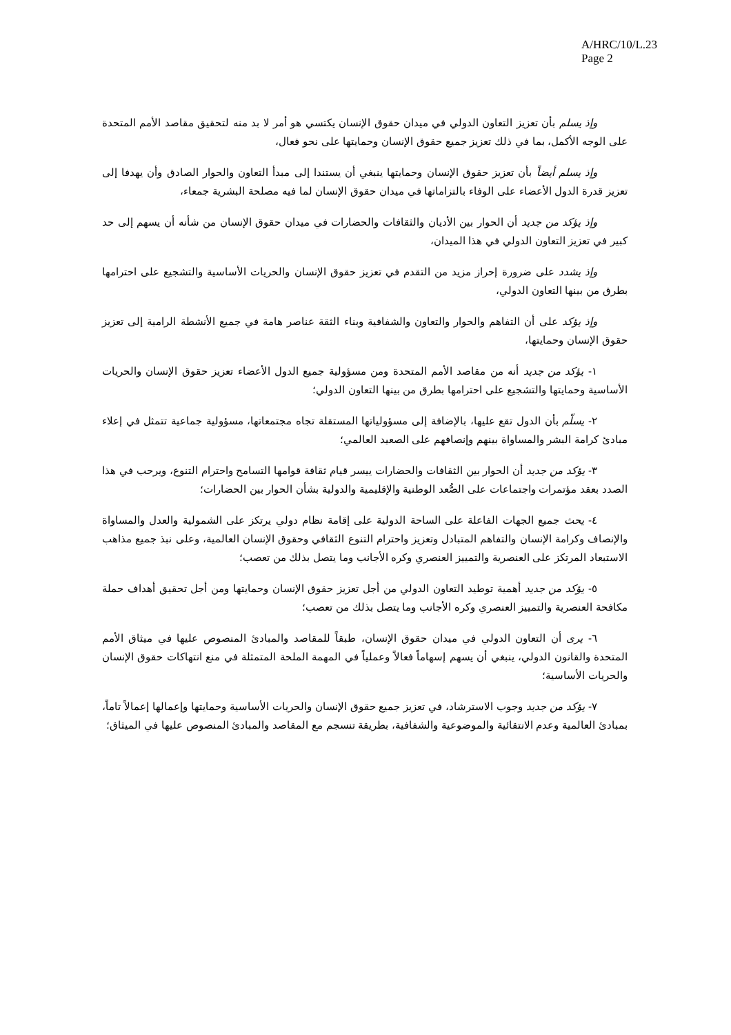A/HRC/10/L.23
Page 2
وإذ يسلم بأن تعزيز التعاون الدولي في ميدان حقوق الإنسان يكتسي هو أمر لا بد منه لتحقيق مقاصد الأمم المتحدة على الوجه الأكمل، بما في ذلك تعزيز جميع حقوق الإنسان وحمايتها على نحو فعال،
وإذ يسلم أيضاً بأن تعزيز حقوق الإنسان وحمايتها ينبغي أن يستندا إلى مبدأ التعاون والحوار الصادق وأن يهدفا إلى تعزيز قدرة الدول الأعضاء على الوفاء بالتزاماتها في ميدان حقوق الإنسان لما فيه مصلحة البشرية جمعاء،
وإذ يؤكد من جديد أن الحوار بين الأديان والثقافات والحضارات في ميدان حقوق الإنسان من شأنه أن يسهم إلى حد كبير في تعزيز التعاون الدولي في هذا الميدان،
وإذ يشدد على ضرورة إحراز مزيد من التقدم في تعزيز حقوق الإنسان والحريات الأساسية والتشجيع على احترامها بطرق من بينها التعاون الدولي،
وإذ يؤكد على أن التفاهم والحوار والتعاون والشفافية وبناء الثقة عناصر هامة في جميع الأنشطة الرامية إلى تعزيز حقوق الإنسان وحمايتها،
١- يؤكد من جديد أنه من مقاصد الأمم المتحدة ومن مسؤولية جميع الدول الأعضاء تعزيز حقوق الإنسان والحريات الأساسية وحمايتها والتشجيع على احترامها بطرق من بينها التعاون الدولي؛
٢- يسلّم بأن الدول تقع عليها، بالإضافة إلى مسؤولياتها المستقلة تجاه مجتمعاتها، مسؤولية جماعية تتمثل في إعلاء مبادئ كرامة البشر والمساواة بينهم وإنصافهم على الصعيد العالمي؛
٣- يؤكد من جديد أن الحوار بين الثقافات والحضارات ييسر قيام ثقافة قوامها التسامح واحترام التنوع، ويرحب في هذا الصدد بعقد مؤتمرات واجتماعات على الصُّعد الوطنية والإقليمية والدولية بشأن الحوار بين الحضارات؛
٤- يحث جميع الجهات الفاعلة على الساحة الدولية على إقامة نظام دولي يرتكز على الشمولية والعدل والمساواة والإنصاف وكرامة الإنسان والتفاهم المتبادل وتعزيز واحترام التنوع الثقافي وحقوق الإنسان العالمية، وعلى نبذ جميع مذاهب الاستبعاد المرتكز على العنصرية والتمييز العنصري وكره الأجانب وما يتصل بذلك من تعصب؛
٥- يؤكد من جديد أهمية توطيد التعاون الدولي من أجل تعزيز حقوق الإنسان وحمايتها ومن أجل تحقيق أهداف حملة مكافحة العنصرية والتمييز العنصري وكره الأجانب وما يتصل بذلك من تعصب؛
٦- يرى أن التعاون الدولي في ميدان حقوق الإنسان، طبقاً للمقاصد والمبادئ المنصوص عليها في ميثاق الأمم المتحدة والقانون الدولي، ينبغي أن يسهم إسهاماً فعالاً وعملياً في المهمة الملحة المتمثلة في منع انتهاكات حقوق الإنسان والحريات الأساسية؛
٧- يؤكد من جديد وجوب الاسترشاد، في تعزيز جميع حقوق الإنسان والحريات الأساسية وحمايتها وإعمالها إعمالاً تاماً، بمبادئ العالمية وعدم الانتقائية والموضوعية والشفافية، بطريقة تنسجم مع المقاصد والمبادئ المنصوص عليها في الميثاق؛